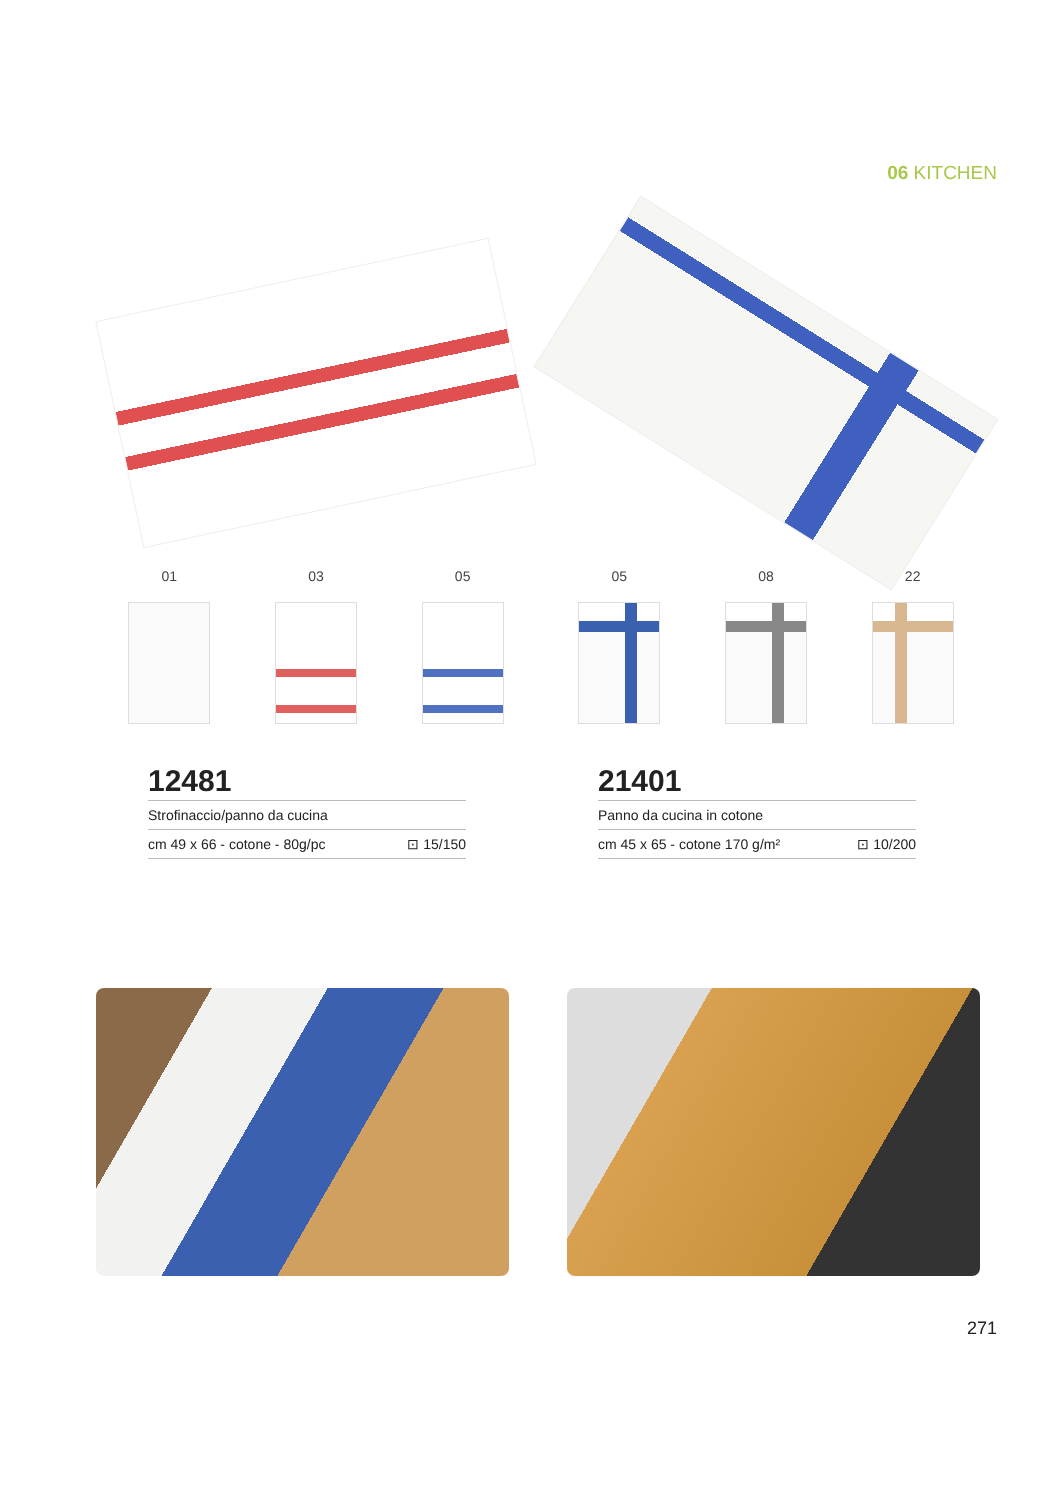06 KITCHEN
01 03 05
12481
Strofinaccio/panno da cucina
cm 49 x 66 - cotone - 80g/pc ⊡ 15/150
05 08 22
21401
Panno da cucina in cotone
cm 45 x 65 - cotone 170 g/m² ⊡ 10/200
271